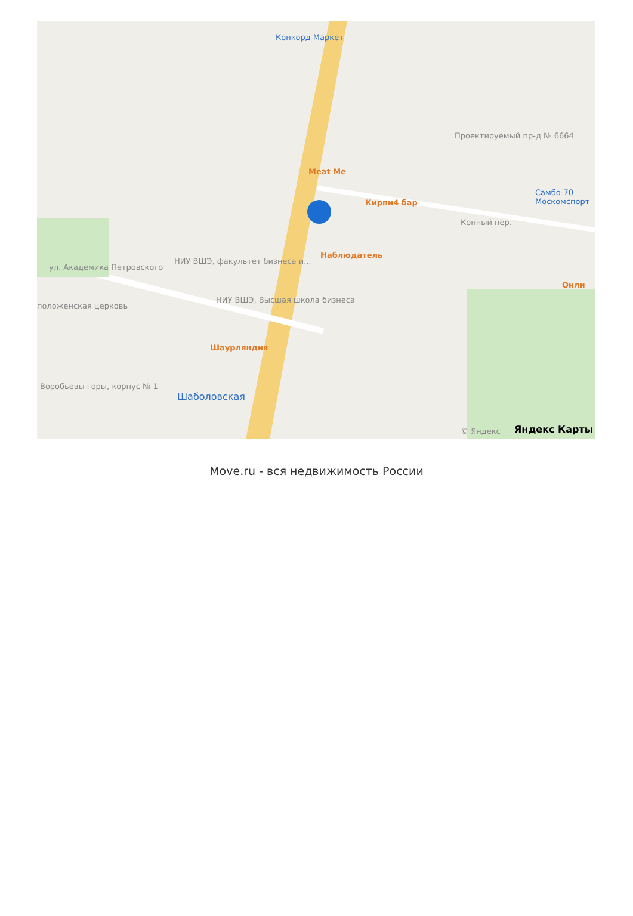Конкорд Маркет
Meat Me
Кирпи4 бар
Наблюдатель
НИУ ВШЭ, факультет бизнеса и...
НИУ ВШЭ, Высшая школа бизнеса
положенская церковь
ул. Академика Петровского
Шаурляндия
Воробьевы горы, корпус № 1
Шаболовская
Самбо-70 Москомспорт
Онли
Проектируемый пр-д № 6664
Конный пер.
© Яндекс Яндекс Карты
Move.ru - вся недвижимость России